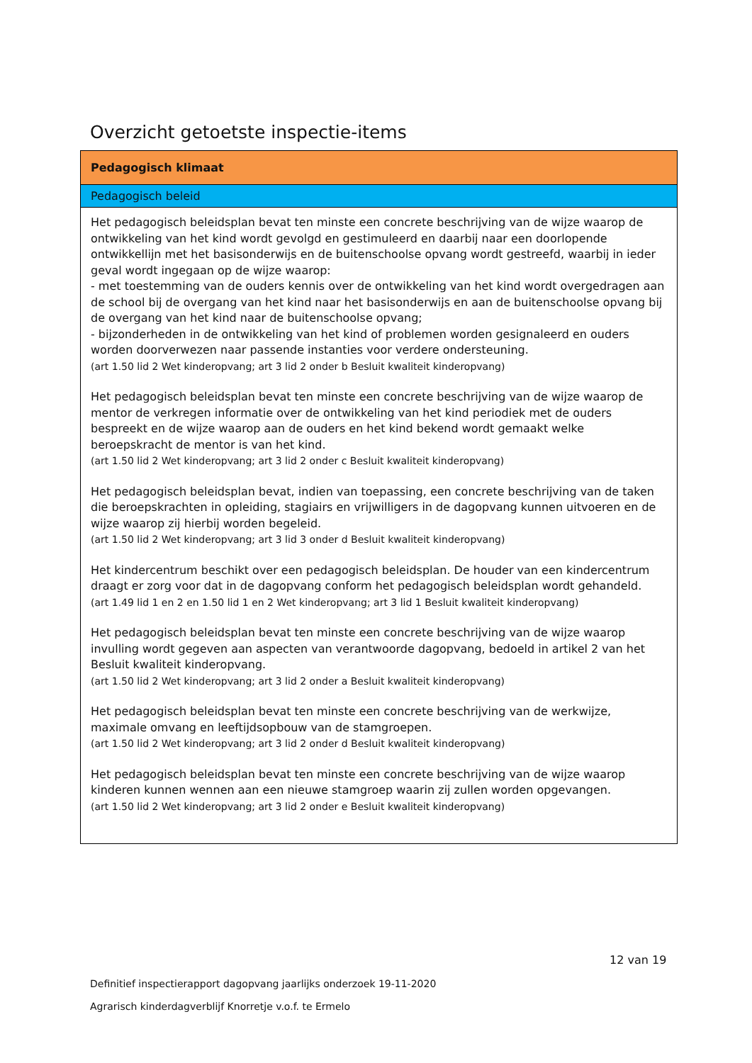Overzicht getoetste inspectie-items
| Pedagogisch klimaat |
| --- |
| Pedagogisch beleid |
| Het pedagogisch beleidsplan bevat ten minste een concrete beschrijving van de wijze waarop de ontwikkeling van het kind wordt gevolgd en gestimuleerd en daarbij naar een doorlopende ontwikkellijn met het basisonderwijs en de buitenschoolse opvang wordt gestreefd, waarbij in ieder geval wordt ingegaan op de wijze waarop: - met toestemming van de ouders kennis over de ontwikkeling van het kind wordt overgedragen aan de school bij de overgang van het kind naar het basisonderwijs en aan de buitenschoolse opvang bij de overgang van het kind naar de buitenschoolse opvang; - bijzonderheden in de ontwikkeling van het kind of problemen worden gesignaleerd en ouders worden doorverwezen naar passende instanties voor verdere ondersteuning. (art 1.50 lid 2 Wet kinderopvang; art 3 lid 2 onder b Besluit kwaliteit kinderopvang) Het pedagogisch beleidsplan bevat ten minste een concrete beschrijving van de wijze waarop de mentor de verkregen informatie over de ontwikkeling van het kind periodiek met de ouders bespreekt en de wijze waarop aan de ouders en het kind bekend wordt gemaakt welke beroepskracht de mentor is van het kind. (art 1.50 lid 2 Wet kinderopvang; art 3 lid 2 onder c Besluit kwaliteit kinderopvang) Het pedagogisch beleidsplan bevat, indien van toepassing, een concrete beschrijving van de taken die beroepskrachten in opleiding, stagiairs en vrijwilligers in de dagopvang kunnen uitvoeren en de wijze waarop zij hierbij worden begeleid. (art 1.50 lid 2 Wet kinderopvang; art 3 lid 3 onder d Besluit kwaliteit kinderopvang) Het kindercentrum beschikt over een pedagogisch beleidsplan. De houder van een kindercentrum draagt er zorg voor dat in de dagopvang conform het pedagogisch beleidsplan wordt gehandeld. (art 1.49 lid 1 en 2 en 1.50 lid 1 en 2 Wet kinderopvang; art 3 lid 1 Besluit kwaliteit kinderopvang) Het pedagogisch beleidsplan bevat ten minste een concrete beschrijving van de wijze waarop invulling wordt gegeven aan aspecten van verantwoorde dagopvang, bedoeld in artikel 2 van het Besluit kwaliteit kinderopvang. (art 1.50 lid 2 Wet kinderopvang; art 3 lid 2 onder a Besluit kwaliteit kinderopvang) Het pedagogisch beleidsplan bevat ten minste een concrete beschrijving van de werkwijze, maximale omvang en leeftijdsopbouw van de stamgroepen. (art 1.50 lid 2 Wet kinderopvang; art 3 lid 2 onder d Besluit kwaliteit kinderopvang) Het pedagogisch beleidsplan bevat ten minste een concrete beschrijving van de wijze waarop kinderen kunnen wennen aan een nieuwe stamgroep waarin zij zullen worden opgevangen. (art 1.50 lid 2 Wet kinderopvang; art 3 lid 2 onder e Besluit kwaliteit kinderopvang) |
12 van 19
Definitief inspectierapport dagopvang jaarlijks onderzoek 19-11-2020
Agrarisch kinderdagverblijf Knorretje v.o.f. te Ermelo